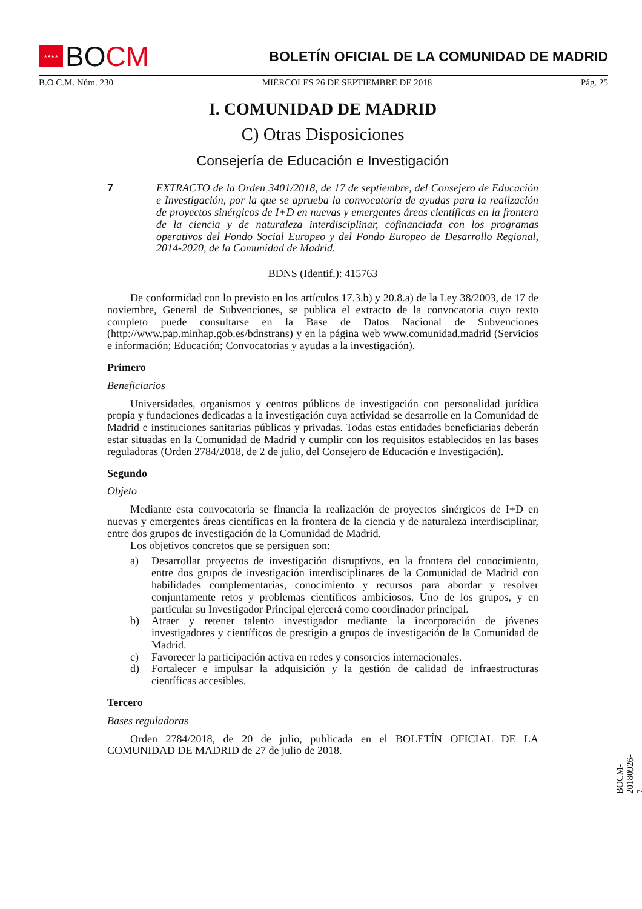★★★★
BO CM
BOLETÍN OFICIAL DE LA COMUNIDAD DE MADRID
B.O.C.M. Núm. 230 MIÉRCOLES 26 DE SEPTIEMBRE DE 2018 Pág. 25
I. COMUNIDAD DE MADRID
C) Otras Disposiciones
Consejería de Educación e Investigación
7 EXTRACTO de la Orden 3401/2018, de 17 de septiembre, del Consejero de Educación e Investigación, por la que se aprueba la convocatoria de ayudas para la realización de proyectos sinérgicos de I+D en nuevas y emergentes áreas científicas en la frontera de la ciencia y de naturaleza interdisciplinar, cofinanciada con los programas operativos del Fondo Social Europeo y del Fondo Europeo de Desarrollo Regional, 2014-2020, de la Comunidad de Madrid.
BDNS (Identif.): 415763
De conformidad con lo previsto en los artículos 17.3.b) y 20.8.a) de la Ley 38/2003, de 17 de noviembre, General de Subvenciones, se publica el extracto de la convocatoria cuyo texto completo puede consultarse en la Base de Datos Nacional de Subvenciones (http://www.pap.minhap.gob.es/bdnstrans) y en la página web www.comunidad.madrid (Servicios e información; Educación; Convocatorias y ayudas a la investigación).
Primero
Beneficiarios
Universidades, organismos y centros públicos de investigación con personalidad jurídica propia y fundaciones dedicadas a la investigación cuya actividad se desarrolle en la Comunidad de Madrid e instituciones sanitarias públicas y privadas. Todas estas entidades beneficiarias deberán estar situadas en la Comunidad de Madrid y cumplir con los requisitos establecidos en las bases reguladoras (Orden 2784/2018, de 2 de julio, del Consejero de Educación e Investigación).
Segundo
Objeto
Mediante esta convocatoria se financia la realización de proyectos sinérgicos de I+D en nuevas y emergentes áreas científicas en la frontera de la ciencia y de naturaleza interdisciplinar, entre dos grupos de investigación de la Comunidad de Madrid.
Los objetivos concretos que se persiguen son:
a) Desarrollar proyectos de investigación disruptivos, en la frontera del conocimiento, entre dos grupos de investigación interdisciplinares de la Comunidad de Madrid con habilidades complementarias, conocimiento y recursos para abordar y resolver conjuntamente retos y problemas científicos ambiciosos. Uno de los grupos, y en particular su Investigador Principal ejercerá como coordinador principal.
b) Atraer y retener talento investigador mediante la incorporación de jóvenes investigadores y científicos de prestigio a grupos de investigación de la Comunidad de Madrid.
c) Favorecer la participación activa en redes y consorcios internacionales.
d) Fortalecer e impulsar la adquisición y la gestión de calidad de infraestructuras científicas accesibles.
Tercero
Bases reguladoras
Orden 2784/2018, de 20 de julio, publicada en el BOLETÍN OFICIAL DE LA COMUNIDAD DE MADRID de 27 de julio de 2018.
BOCM-20180926-7